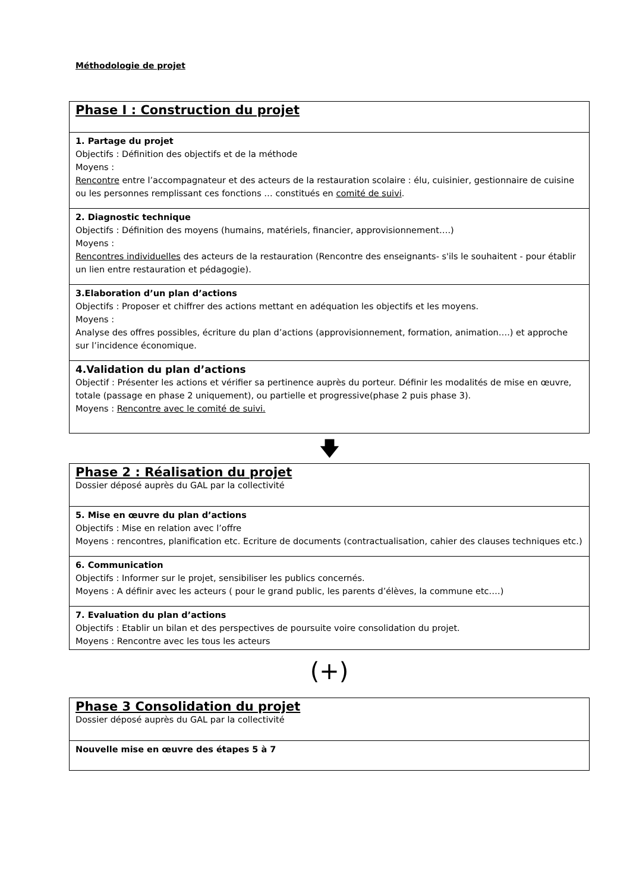Méthodologie de projet
| Phase I : Construction du projet |
| 1. Partage du projet Objectifs : Définition des objectifs et de la méthode Moyens : Rencontre entre l’accompagnateur et des acteurs de la restauration scolaire : élu, cuisinier, gestionnaire de cuisine ou les personnes remplissant ces fonctions … constitués en comité de suivi . |
| 2. Diagnostic technique Objectifs : Définition des moyens (humains, matériels, financier, approvisionnement….) Moyens : Rencontres individuelles des acteurs de la restauration (Rencontre des enseignants- s'ils le souhaitent - pour établir un lien entre restauration et pédagogie). |
| 3.Elaboration d’un plan d’actions Objectifs : Proposer et chiffrer des actions mettant en adéquation les objectifs et les moyens. Moyens : Analyse des offres possibles, écriture du plan d’actions (approvisionnement, formation, animation….) et approche sur l’incidence économique. |
| 4.Validation du plan d’actions Objectif : Présenter les actions et vérifier sa pertinence auprès du porteur. Définir les modalités de mise en œuvre, totale (passage en phase 2 uniquement), ou partielle et progressive(phase 2 puis phase 3). Moyens : Rencontre avec le comité de suivi. |
🡇
| Phase 2 : Réalisation du projet Dossier déposé auprès du GAL par la collectivité |
| 5. Mise en œuvre du plan d’actions Objectifs : Mise en relation avec l’offre Moyens : rencontres, planification etc. Ecriture de documents (contractualisation, cahier des clauses techniques etc.) |
| 6. Communication Objectifs : Informer sur le projet, sensibiliser les publics concernés. Moyens : A définir avec les acteurs ( pour le grand public, les parents d’élèves, la commune etc.…) |
| 7. Evaluation du plan d’actions Objectifs : Etablir un bilan et des perspectives de poursuite voire consolidation du projet. Moyens : Rencontre avec les tous les acteurs |
(+)
| Phase 3 Consolidation du projet Dossier déposé auprès du GAL par la collectivité |
| Nouvelle mise en œuvre des étapes 5 à 7 |